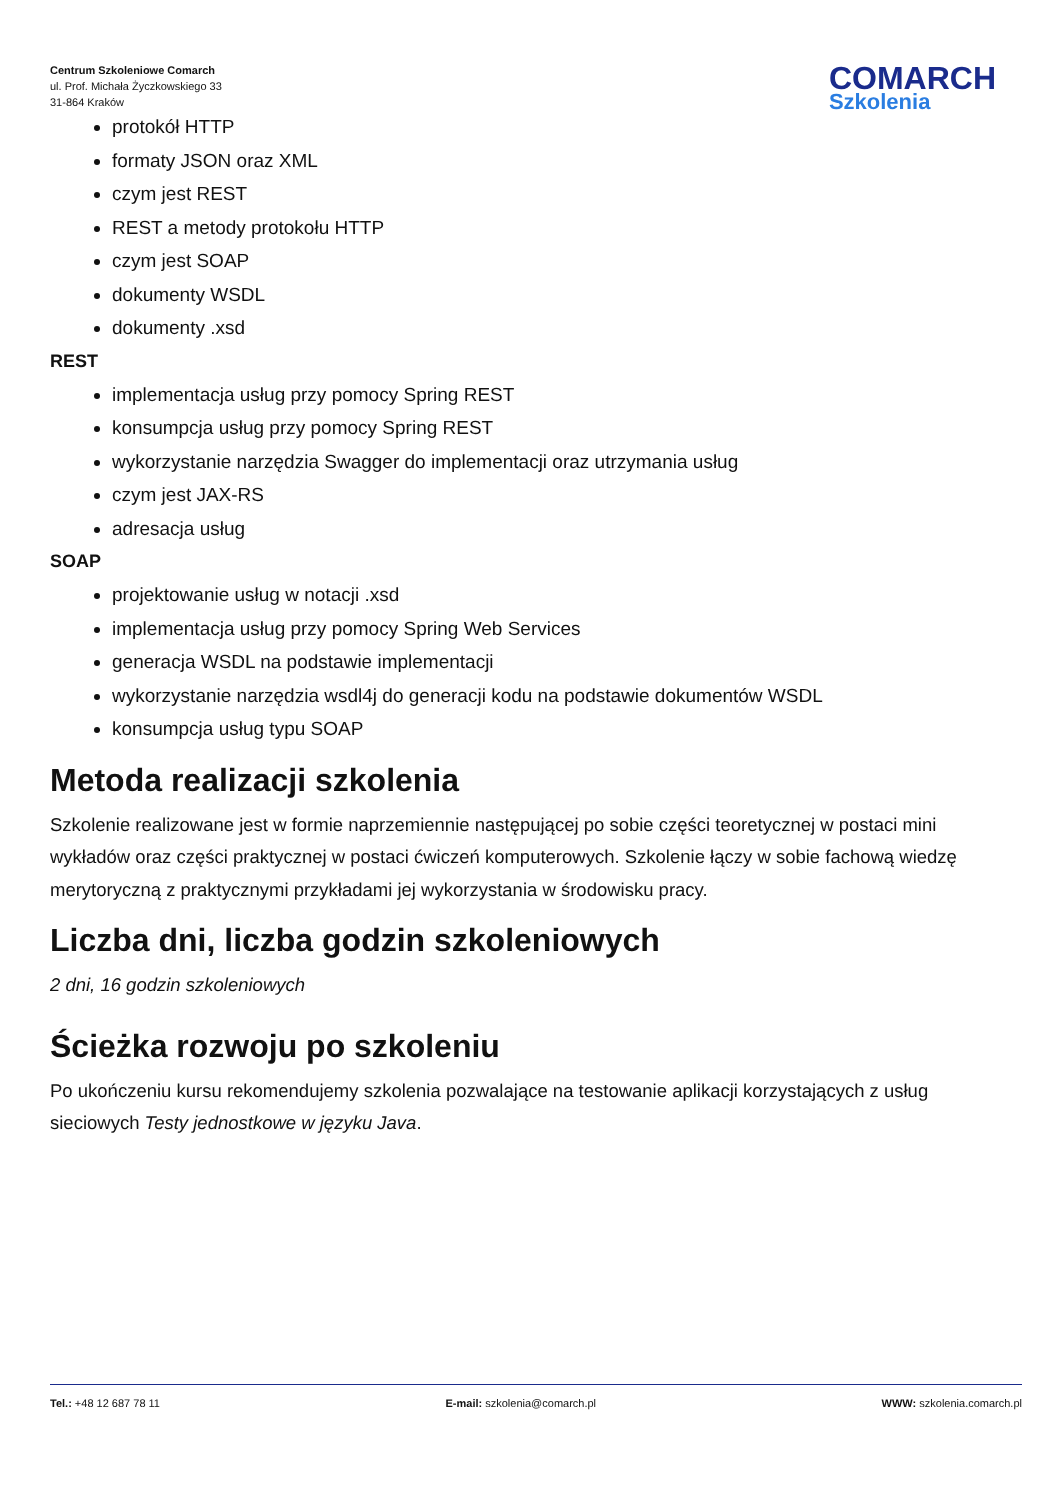Centrum Szkoleniowe Comarch
ul. Prof. Michała Życzkowskiego 33
31-864 Kraków
COMARCH
Szkolenia
protokół HTTP
formaty JSON oraz XML
czym jest REST
REST a metody protokołu HTTP
czym jest SOAP
dokumenty WSDL
dokumenty .xsd
REST
implementacja usług przy pomocy Spring REST
konsumpcja usług przy pomocy Spring REST
wykorzystanie narzędzia Swagger do implementacji oraz utrzymania usług
czym jest JAX-RS
adresacja usług
SOAP
projektowanie usług w notacji .xsd
implementacja usług przy pomocy Spring Web Services
generacja WSDL na podstawie implementacji
wykorzystanie narzędzia wsdl4j do generacji kodu na podstawie dokumentów WSDL
konsumpcja usług typu SOAP
Metoda realizacji szkolenia
Szkolenie realizowane jest w formie naprzemiennie następującej po sobie części teoretycznej w postaci mini wykładów oraz części praktycznej w postaci ćwiczeń komputerowych. Szkolenie łączy w sobie fachową wiedzę merytoryczną z praktycznymi przykładami jej wykorzystania w środowisku pracy.
Liczba dni, liczba godzin szkoleniowych
2 dni, 16 godzin szkoleniowych
Ścieżka rozwoju po szkoleniu
Po ukończeniu kursu rekomendujemy szkolenia pozwalające na testowanie aplikacji korzystających z usług sieciowych Testy jednostkowe w języku Java.
Tel.: +48 12 687 78 11 E-mail: szkolenia@comarch.pl WWW: szkolenia.comarch.pl